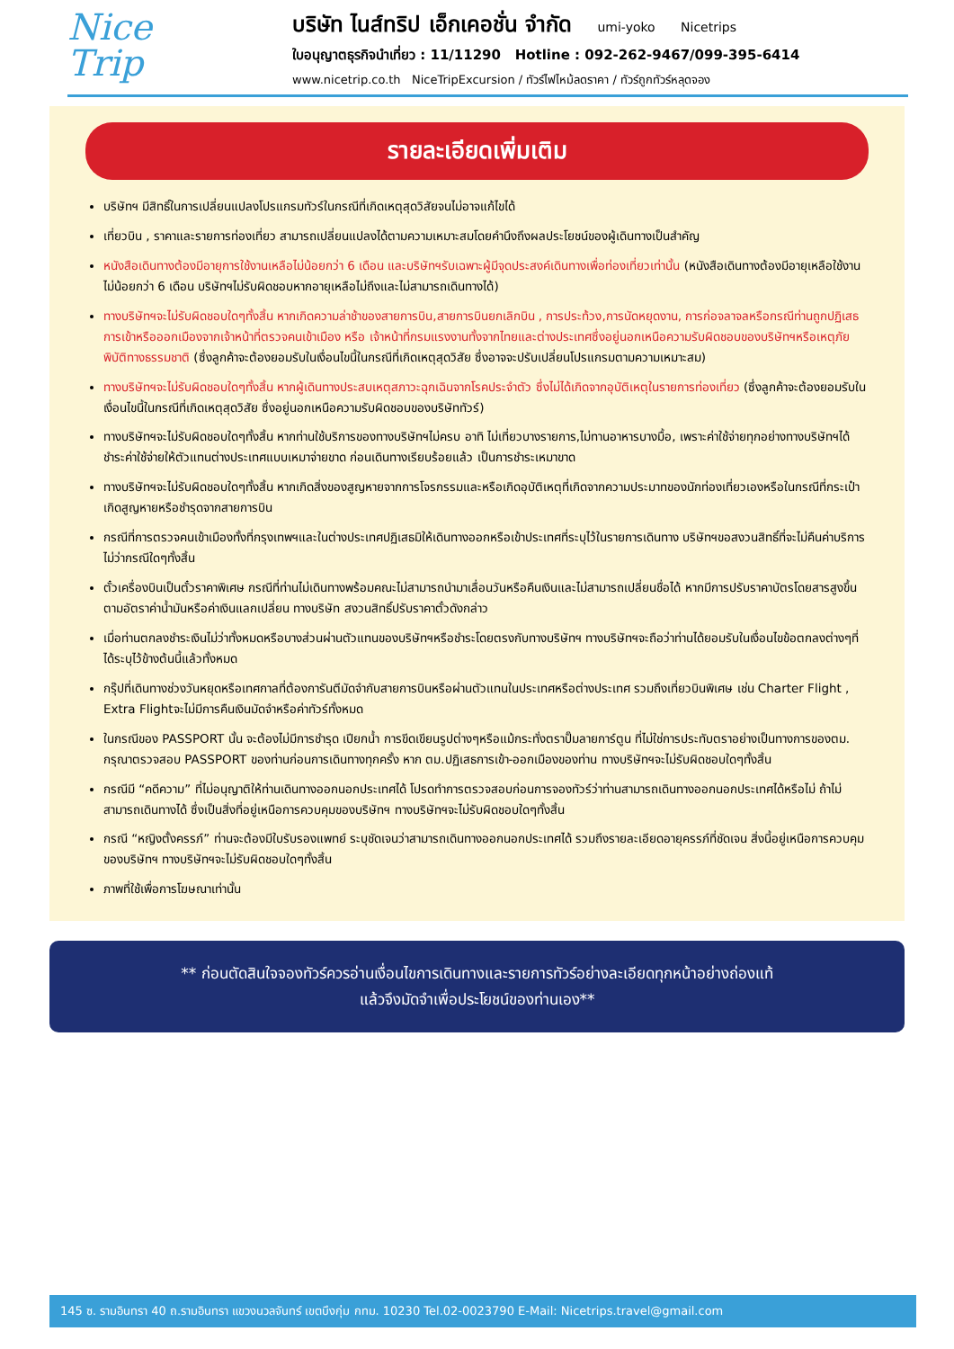Nice
Trip
บริษัท ไนส์ทริป เอ็กเคอชั่น จำกัด umi-yoko Nicetrips
ใบอนุญาตธุรกิจนำเที่ยว : 11/11290 Hotline : 092-262-9467/099-395-6414
www.nicetrip.co.th NiceTripExcursion / ทัวร์ไฟไหม้ลดราคา / ทัวร์ถูกทัวร์หลุดจอง
รายละเอียดเพิ่มเติม
บริษัทฯ มีสิทธิ์ในการเปลี่ยนแปลงโปรแกรมทัวร์ในกรณีที่เกิดเหตุสุดวิสัยจนไม่อาจแก้ไขได้
เที่ยวบิน , ราคาและรายการท่องเที่ยว สามารถเปลี่ยนแปลงได้ตามความเหมาะสมโดยคำนึงถึงผลประโยชน์ของผู้เดินทางเป็นสำคัญ
หนังสือเดินทางต้องมีอายุการใช้งานเหลือไม่น้อยกว่า 6 เดือน และบริษัทฯรับเฉพาะผู้มีจุดประสงค์เดินทางเพื่อท่องเที่ยวเท่านั้น (หนังสือเดินทางต้องมีอายุเหลือใช้งานไม่น้อยกว่า 6 เดือน บริษัทฯไม่รับผิดชอบหากอายุเหลือไม่ถึงและไม่สามารถเดินทางได้)
ทางบริษัทฯจะไม่รับผิดชอบใดๆทั้งสิ้น หากเกิดความล่าช้าของสายการบิน,สายการบินยกเลิกบิน , การประท้วง,การนัดหยุดงาน, การก่อจลาจลหรือกรณีท่านถูกปฏิเสธการเข้าหรือออกเมืองจากเจ้าหน้าที่ตรวจคนเข้าเมือง หรือ เจ้าหน้าที่กรมแรงงานทั้งจากไทยและต่างประเทศซึ่งอยู่นอกเหนือความรับผิดชอบของบริษัทฯหรือเหตุภัยพิบัติทางธรรมชาติ (ซึ่งลูกค้าจะต้องยอมรับในเงื่อนไขนี้ในกรณีที่เกิดเหตุสุดวิสัย ซึ่งอาจจะปรับเปลี่ยนโปรแกรมตามความเหมาะสม)
ทางบริษัทฯจะไม่รับผิดชอบใดๆทั้งสิ้น หากผู้เดินทางประสบเหตุสภาวะฉุกเฉินจากโรคประจำตัว ซึ่งไม่ได้เกิดจากอุบัติเหตุในรายการท่องเที่ยว (ซึ่งลูกค้าจะต้องยอมรับในเงื่อนไขนี้ในกรณีที่เกิดเหตุสุดวิสัย ซึ่งอยู่นอกเหนือความรับผิดชอบของบริษัททัวร์)
ทางบริษัทฯจะไม่รับผิดชอบใดๆทั้งสิ้น หากท่านใช้บริการของทางบริษัทฯไม่ครบ อาทิ ไม่เที่ยวบางรายการ,ไม่ทานอาหารบางมื้อ, เพราะค่าใช้จ่ายทุกอย่างทางบริษัทฯได้ชำระค่าใช้จ่ายให้ตัวแทนต่างประเทศแบบเหมาจ่ายขาด ก่อนเดินทางเรียบร้อยแล้ว เป็นการชำระเหมาขาด
ทางบริษัทฯจะไม่รับผิดชอบใดๆทั้งสิ้น หากเกิดสิ่งของสูญหายจากการโจรกรรมและหรือเกิดอุบัติเหตุที่เกิดจากความประมาทของนักท่องเที่ยวเองหรือในกรณีที่กระเป๋าเกิดสูญหายหรือชำรุดจากสายการบิน
กรณีที่การตรวจคนเข้าเมืองทั้งที่กรุงเทพฯและในต่างประเทศปฏิเสธมิให้เดินทางออกหรือเข้าประเทศที่ระบุไว้ในรายการเดินทาง บริษัทฯขอสงวนสิทธิ์ที่จะไม่คืนค่าบริการไม่ว่ากรณีใดๆทั้งสิ้น
ตั๋วเครื่องบินเป็นตั๋วราคาพิเศษ กรณีที่ท่านไม่เดินทางพร้อมคณะไม่สามารถนำมาเลื่อนวันหรือคืนเงินและไม่สามารถเปลี่ยนชื่อได้ หากมีการปรับราคาบัตรโดยสารสูงขึ้น ตามอัตราค่าน้ำมันหรือค่าเงินแลกเปลี่ยน ทางบริษัท สงวนสิทธิ์ปรับราคาตั๋วดังกล่าว
เมื่อท่านตกลงชำระเงินไม่ว่าทั้งหมดหรือบางส่วนผ่านตัวแทนของบริษัทฯหรือชำระโดยตรงกับทางบริษัทฯ ทางบริษัทฯจะถือว่าท่านได้ยอมรับในเงื่อนไขข้อตกลงต่างๆที่ได้ระบุไว้ข้างต้นนี้แล้วทั้งหมด
กรุ๊ปที่เดินทางช่วงวันหยุดหรือเทศกาลที่ต้องการันตีมัดจำกับสายการบินหรือผ่านตัวแทนในประเทศหรือต่างประเทศ รวมถึงเที่ยวบินพิเศษ เช่น Charter Flight , Extra Flightจะไม่มีการคืนเงินมัดจำหรือค่าทัวร์ทั้งหมด
ในกรณีของ PASSPORT นั้น จะต้องไม่มีการชำรุด เปียกน้ำ การขีดเขียนรูปต่างๆหรือแม้กระทั่งตราปั๊มลายการ์ตูน ที่ไม่ใช่การประทับตราอย่างเป็นทางการของตม. กรุณาตรวจสอบ PASSPORT ของท่านก่อนการเดินทางทุกครั้ง หาก ตม.ปฏิเสธการเข้า-ออกเมืองของท่าน ทางบริษัทฯจะไม่รับผิดชอบใดๆทั้งสิ้น
กรณีมี “คดีความ” ที่ไม่อนุญาติให้ท่านเดินทางออกนอกประเทศได้ โปรดทำการตรวจสอบก่อนการจองทัวร์ว่าท่านสามารถเดินทางออกนอกประเทศได้หรือไม่ ถ้าไม่สามารถเดินทางได้ ซึ่งเป็นสิ่งที่อยู่เหนือการควบคุมของบริษัทฯ ทางบริษัทฯจะไม่รับผิดชอบใดๆทั้งสิ้น
กรณี “หญิงตั้งครรภ์” ท่านจะต้องมีใบรับรองแพทย์ ระบุชัดเจนว่าสามารถเดินทางออกนอกประเทศได้ รวมถึงรายละเอียดอายุครรภ์ที่ชัดเจน สิ่งนี้อยู่เหนือการควบคุมของบริษัทฯ ทางบริษัทฯจะไม่รับผิดชอบใดๆทั้งสิ้น
ภาพที่ใช้เพื่อการโฆษณาเท่านั้น
** ก่อนตัดสินใจจองทัวร์ควรอ่านเงื่อนไขการเดินทางและรายการทัวร์อย่างละเอียดทุกหน้าอย่างถ่องแท้
แล้วจึงมัดจำเพื่อประโยชน์ของท่านเอง**
145 ซ. รามอินทรา 40 ถ.รามอินทรา แขวงนวลจันทร์ เขตบึงกุ่ม กทม. 10230 Tel.02-0023790 E-Mail: Nicetrips.travel@gmail.com